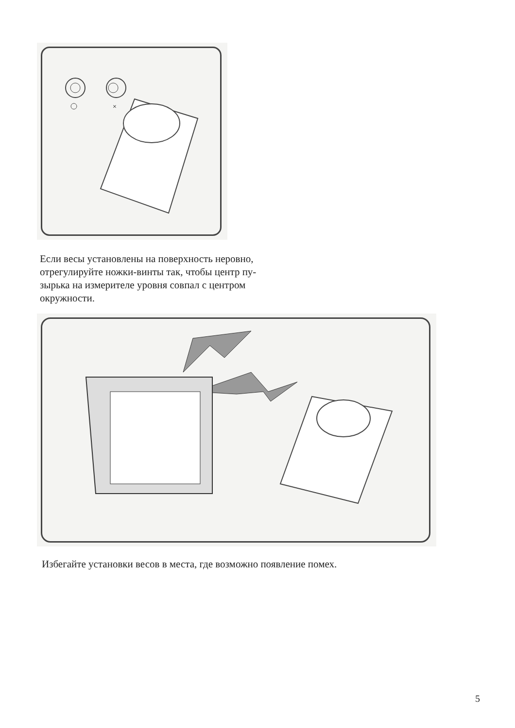×
Если весы установлены на поверхность неровно, отрегулируйте ножки-винты так, чтобы центр пу-зырька на измерителе уровня совпал с центром окружности.
Избегайте установки весов в места, где возможно появление помех.
5